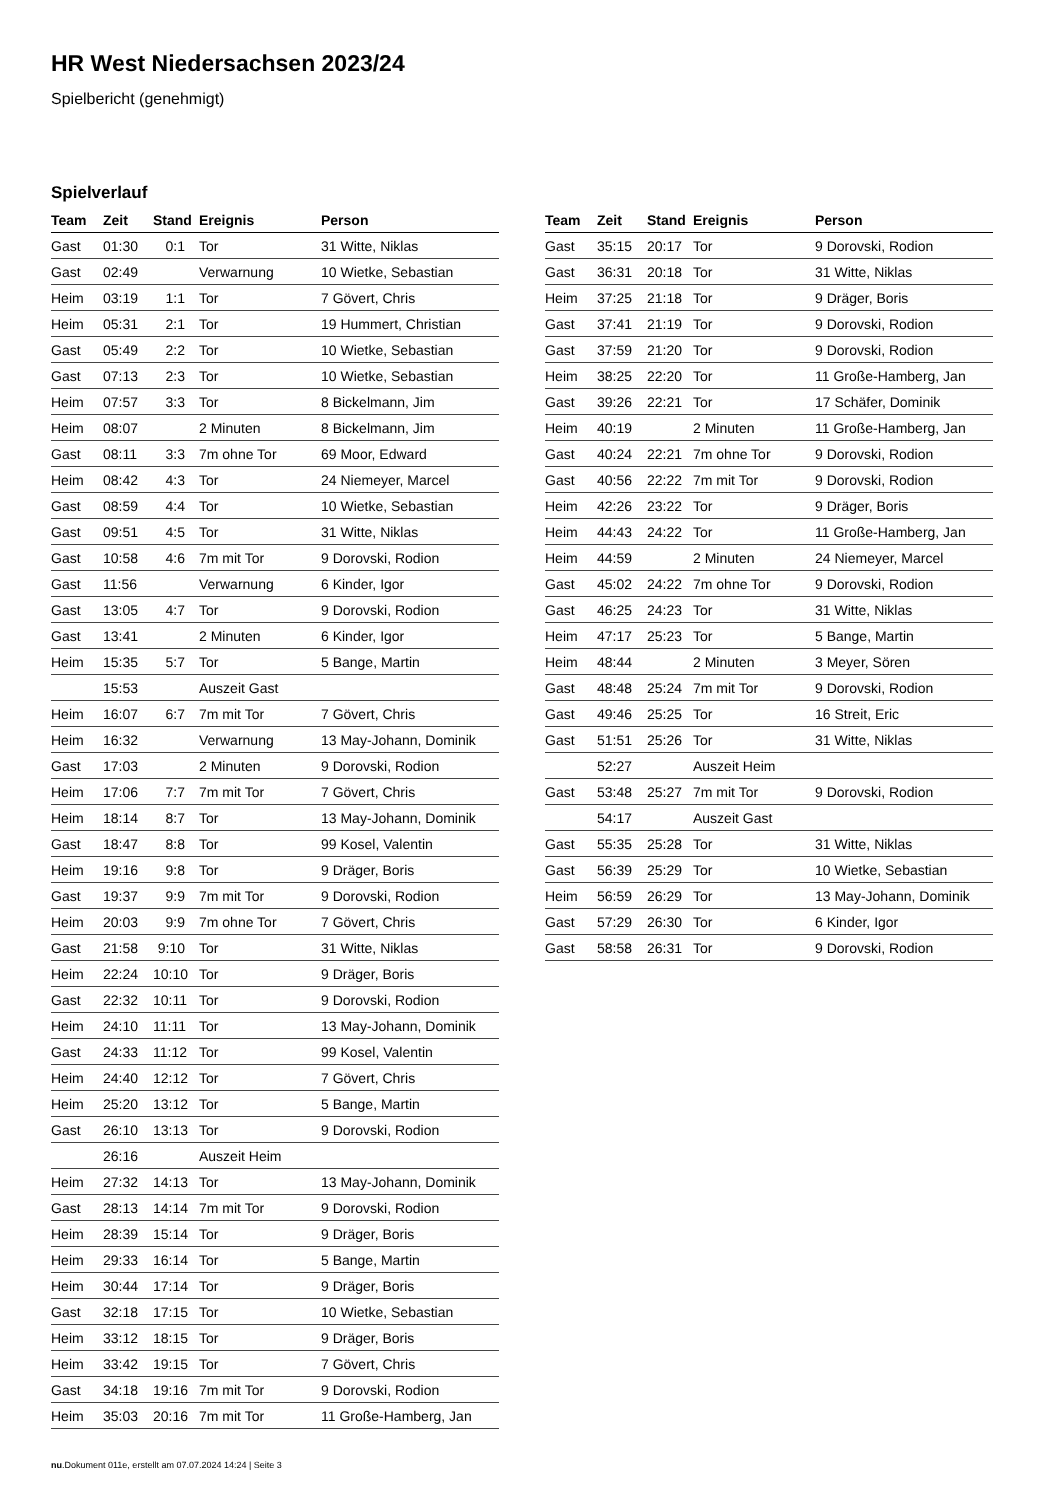HR West Niedersachsen 2023/24
Spielbericht (genehmigt)
Spielverlauf
| Team | Zeit | Stand | Ereignis | Person |
| --- | --- | --- | --- | --- |
| Gast | 01:30 | 0:1 | Tor | 31 Witte, Niklas |
| Gast | 02:49 | | Verwarnung | 10 Wietke, Sebastian |
| Heim | 03:19 | 1:1 | Tor | 7 Gövert, Chris |
| Heim | 05:31 | 2:1 | Tor | 19 Hummert, Christian |
| Gast | 05:49 | 2:2 | Tor | 10 Wietke, Sebastian |
| Gast | 07:13 | 2:3 | Tor | 10 Wietke, Sebastian |
| Heim | 07:57 | 3:3 | Tor | 8 Bickelmann, Jim |
| Heim | 08:07 | | 2 Minuten | 8 Bickelmann, Jim |
| Gast | 08:11 | 3:3 | 7m ohne Tor | 69 Moor, Edward |
| Heim | 08:42 | 4:3 | Tor | 24 Niemeyer, Marcel |
| Gast | 08:59 | 4:4 | Tor | 10 Wietke, Sebastian |
| Gast | 09:51 | 4:5 | Tor | 31 Witte, Niklas |
| Gast | 10:58 | 4:6 | 7m mit Tor | 9 Dorovski, Rodion |
| Gast | 11:56 | | Verwarnung | 6 Kinder, Igor |
| Gast | 13:05 | 4:7 | Tor | 9 Dorovski, Rodion |
| Gast | 13:41 | | 2 Minuten | 6 Kinder, Igor |
| Heim | 15:35 | 5:7 | Tor | 5 Bange, Martin |
| | 15:53 | | Auszeit Gast | |
| Heim | 16:07 | 6:7 | 7m mit Tor | 7 Gövert, Chris |
| Heim | 16:32 | | Verwarnung | 13 May-Johann, Dominik |
| Gast | 17:03 | | 2 Minuten | 9 Dorovski, Rodion |
| Heim | 17:06 | 7:7 | 7m mit Tor | 7 Gövert, Chris |
| Heim | 18:14 | 8:7 | Tor | 13 May-Johann, Dominik |
| Gast | 18:47 | 8:8 | Tor | 99 Kosel, Valentin |
| Heim | 19:16 | 9:8 | Tor | 9 Dräger, Boris |
| Gast | 19:37 | 9:9 | 7m mit Tor | 9 Dorovski, Rodion |
| Heim | 20:03 | 9:9 | 7m ohne Tor | 7 Gövert, Chris |
| Gast | 21:58 | 9:10 | Tor | 31 Witte, Niklas |
| Heim | 22:24 | 10:10 | Tor | 9 Dräger, Boris |
| Gast | 22:32 | 10:11 | Tor | 9 Dorovski, Rodion |
| Heim | 24:10 | 11:11 | Tor | 13 May-Johann, Dominik |
| Gast | 24:33 | 11:12 | Tor | 99 Kosel, Valentin |
| Heim | 24:40 | 12:12 | Tor | 7 Gövert, Chris |
| Heim | 25:20 | 13:12 | Tor | 5 Bange, Martin |
| Gast | 26:10 | 13:13 | Tor | 9 Dorovski, Rodion |
| | 26:16 | | Auszeit Heim | |
| Heim | 27:32 | 14:13 | Tor | 13 May-Johann, Dominik |
| Gast | 28:13 | 14:14 | 7m mit Tor | 9 Dorovski, Rodion |
| Heim | 28:39 | 15:14 | Tor | 9 Dräger, Boris |
| Heim | 29:33 | 16:14 | Tor | 5 Bange, Martin |
| Heim | 30:44 | 17:14 | Tor | 9 Dräger, Boris |
| Gast | 32:18 | 17:15 | Tor | 10 Wietke, Sebastian |
| Heim | 33:12 | 18:15 | Tor | 9 Dräger, Boris |
| Heim | 33:42 | 19:15 | Tor | 7 Gövert, Chris |
| Gast | 34:18 | 19:16 | 7m mit Tor | 9 Dorovski, Rodion |
| Heim | 35:03 | 20:16 | 7m mit Tor | 11 Große-Hamberg, Jan |
| Team | Zeit | Stand | Ereignis | Person |
| --- | --- | --- | --- | --- |
| Gast | 35:15 | 20:17 | Tor | 9 Dorovski, Rodion |
| Gast | 36:31 | 20:18 | Tor | 31 Witte, Niklas |
| Heim | 37:25 | 21:18 | Tor | 9 Dräger, Boris |
| Gast | 37:41 | 21:19 | Tor | 9 Dorovski, Rodion |
| Gast | 37:59 | 21:20 | Tor | 9 Dorovski, Rodion |
| Heim | 38:25 | 22:20 | Tor | 11 Große-Hamberg, Jan |
| Gast | 39:26 | 22:21 | Tor | 17 Schäfer, Dominik |
| Heim | 40:19 | | 2 Minuten | 11 Große-Hamberg, Jan |
| Gast | 40:24 | 22:21 | 7m ohne Tor | 9 Dorovski, Rodion |
| Gast | 40:56 | 22:22 | 7m mit Tor | 9 Dorovski, Rodion |
| Heim | 42:26 | 23:22 | Tor | 9 Dräger, Boris |
| Heim | 44:43 | 24:22 | Tor | 11 Große-Hamberg, Jan |
| Heim | 44:59 | | 2 Minuten | 24 Niemeyer, Marcel |
| Gast | 45:02 | 24:22 | 7m ohne Tor | 9 Dorovski, Rodion |
| Gast | 46:25 | 24:23 | Tor | 31 Witte, Niklas |
| Heim | 47:17 | 25:23 | Tor | 5 Bange, Martin |
| Heim | 48:44 | | 2 Minuten | 3 Meyer, Sören |
| Gast | 48:48 | 25:24 | 7m mit Tor | 9 Dorovski, Rodion |
| Gast | 49:46 | 25:25 | Tor | 16 Streit, Eric |
| Gast | 51:51 | 25:26 | Tor | 31 Witte, Niklas |
| | 52:27 | | Auszeit Heim | |
| Gast | 53:48 | 25:27 | 7m mit Tor | 9 Dorovski, Rodion |
| | 54:17 | | Auszeit Gast | |
| Gast | 55:35 | 25:28 | Tor | 31 Witte, Niklas |
| Gast | 56:39 | 25:29 | Tor | 10 Wietke, Sebastian |
| Heim | 56:59 | 26:29 | Tor | 13 May-Johann, Dominik |
| Gast | 57:29 | 26:30 | Tor | 6 Kinder, Igor |
| Gast | 58:58 | 26:31 | Tor | 9 Dorovski, Rodion |
nu.Dokument 011e, erstellt am 07.07.2024 14:24 | Seite 3